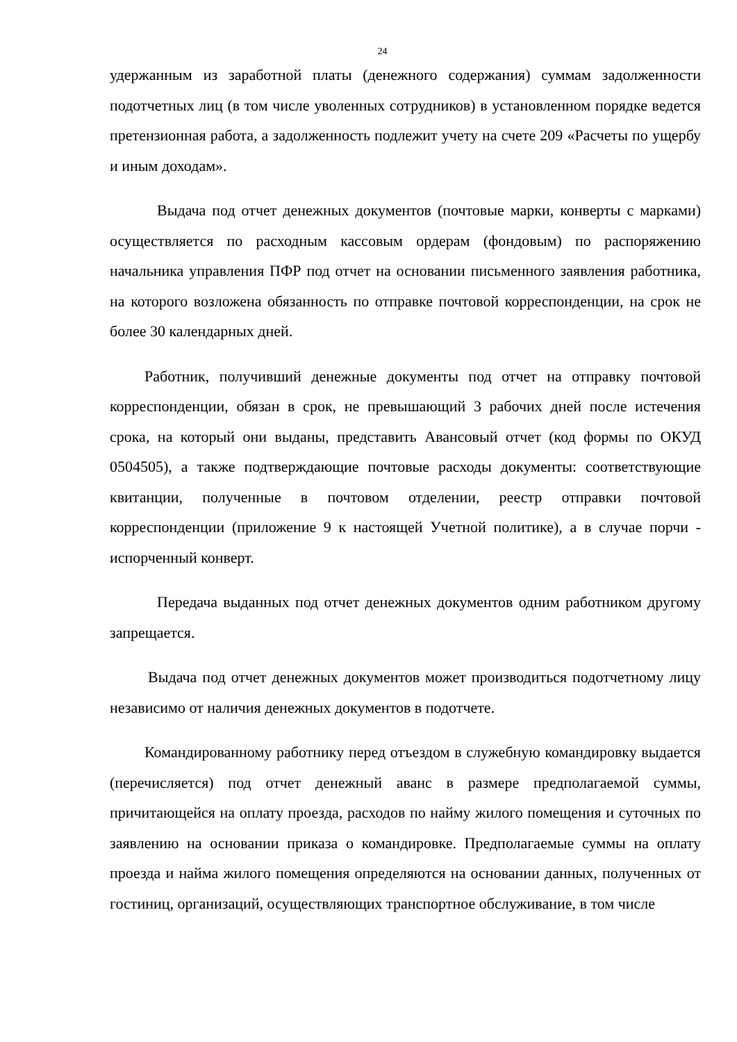24
удержанным из заработной платы (денежного содержания) суммам задолженности подотчетных лиц (в том числе уволенных сотрудников) в установленном порядке ведется претензионная работа, а задолженность подлежит учету на счете 209 «Расчеты по ущербу и иным доходам».
Выдача под отчет денежных документов (почтовые марки, конверты с марками) осуществляется по расходным кассовым ордерам (фондовым) по распоряжению начальника управления ПФР под отчет на основании письменного заявления работника, на которого возложена обязанность по отправке почтовой корреспонденции, на срок не более 30 календарных дней.
Работник, получивший денежные документы под отчет на отправку почтовой корреспонденции, обязан в срок, не превышающий 3 рабочих дней после истечения срока, на который они выданы, представить Авансовый отчет (код формы по ОКУД 0504505), а также подтверждающие почтовые расходы документы: соответствующие квитанции, полученные в почтовом отделении, реестр отправки почтовой корреспонденции (приложение 9 к настоящей Учетной политике), а в случае порчи - испорченный конверт.
Передача выданных под отчет денежных документов одним работником другому запрещается.
Выдача под отчет денежных документов может производиться подотчетному лицу независимо от наличия денежных документов в подотчете.
Командированному работнику перед отъездом в служебную командировку выдается (перечисляется) под отчет денежный аванс в размере предполагаемой суммы, причитающейся на оплату проезда, расходов по найму жилого помещения и суточных по заявлению на основании приказа о командировке. Предполагаемые суммы на оплату проезда и найма жилого помещения определяются на основании данных, полученных от гостиниц, организаций, осуществляющих транспортное обслуживание, в том числе